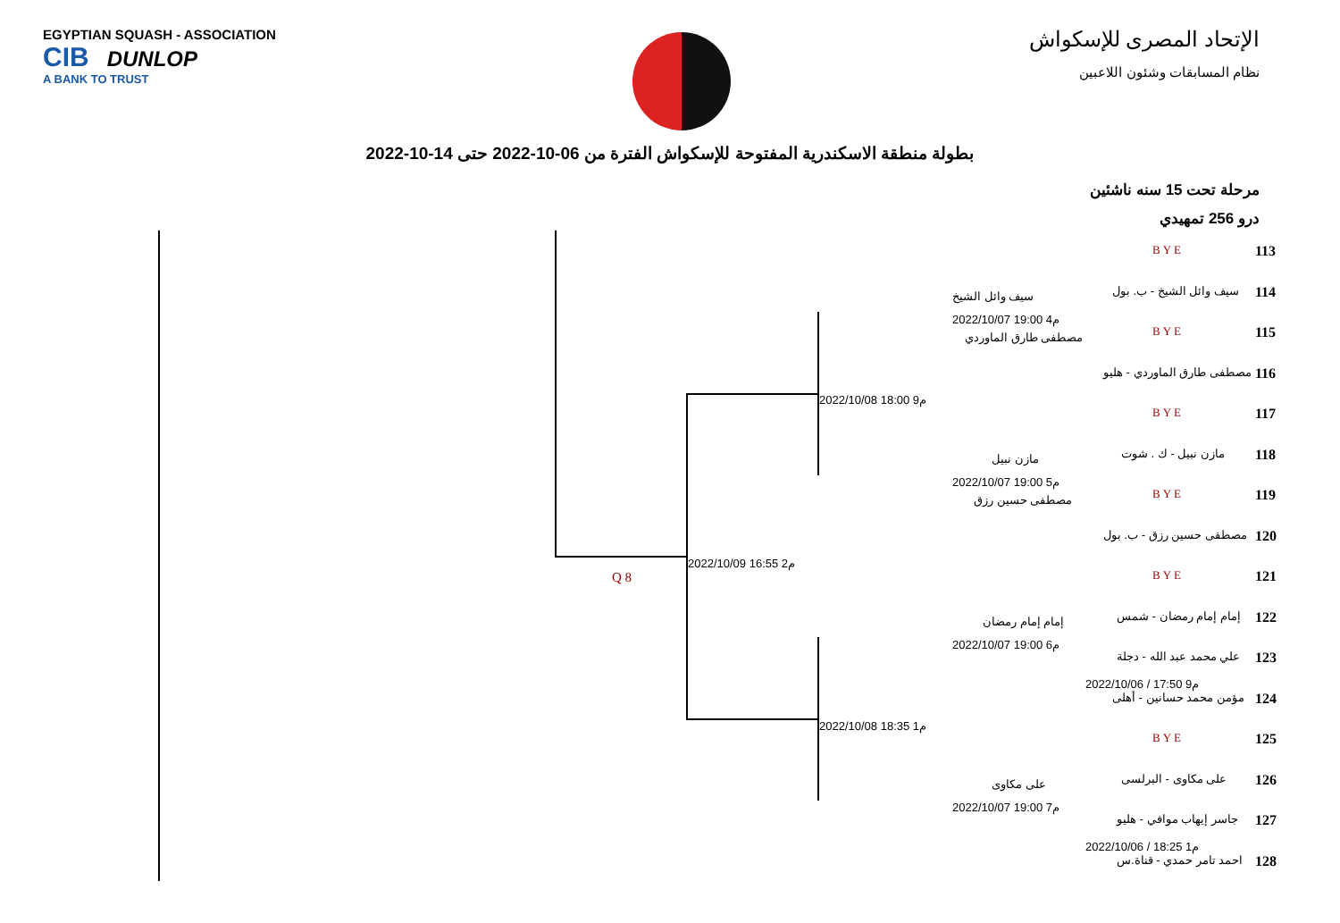EGYPTIAN SQUASH - ASSOCIATION
CIB DUNLOP
A BANK TO TRUST
الإتحاد المصرى للإسكواش
نظام المسابقات وشئون اللاعبين
بطولة منطقة الاسكندرية المفتوحة للإسكواش الفترة من 06-10-2022 حتى 14-10-2022
مرحلة تحت 15 سنه ناشئين
درو 256 تمهيدي
Q 8
2022/10/09 16:55 م2
2022/10/08 18:00 م9
2022/10/08 18:35 م1
سيف وائل الشيخ
2022/10/07 19:00 م4
مصطفى طارق الماوردي
مازن نبيل
2022/10/07 19:00 م5
مصطفى حسين رزق
إمام إمام رمضان
2022/10/07 19:00 م6
على مكاوى
2022/10/07 19:00 م7
BYE 113
سيف وائل الشيخ - ب. بول 114
BYE 115
مصطفى طارق الماوردي - هليو 116
BYE 117
مازن نبيل - ك . شوت 118
BYE 119
مصطفى حسين رزق - ب. بول 120
BYE 121
إمام إمام رمضان - شمس 122
علي محمد عبد الله - دجلة 123
2022/10/06 / 17:50 م9
مؤمن محمد حسانين - أهلى 124
BYE 125
على مكاوى - البرلسى 126
جاسر إيهاب موافي - هليو 127
2022/10/06 / 18:25 م1
احمد تامر حمدي - قناة.س 128